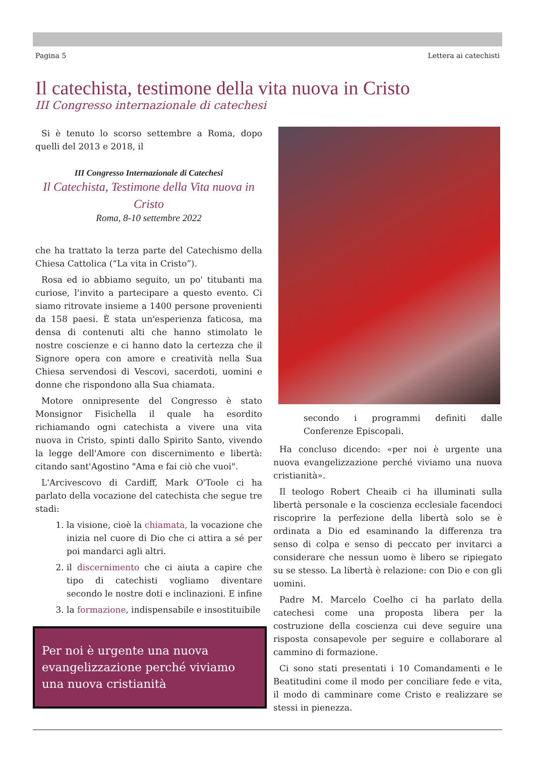Pagina 5 Lettera ai catechisti
Il catechista, testimone della vita nuova in Cristo
III Congresso internazionale di catechesi
Si è tenuto lo scorso settembre a Roma, dopo quelli del 2013 e 2018, il
III Congresso Internazionale di Catechesi
Il Catechista, Testimone della Vita nuova in Cristo
Roma, 8-10 settembre 2022
che ha trattato la terza parte del Catechismo della Chiesa Cattolica (“La vita in Cristo”).
Rosa ed io abbiamo seguito, un po' titubanti ma curiose, l'invito a partecipare a questo evento. Ci siamo ritrovate insieme a 1400 persone provenienti da 158 paesi. È stata un'esperienza faticosa, ma densa di contenuti alti che hanno stimolato le nostre coscienze e ci hanno dato la certezza che il Signore opera con amore e creatività nella Sua Chiesa servendosi di Vescovi, sacerdoti, uomini e donne che rispondono alla Sua chiamata.
Motore onnipresente del Congresso è stato Monsignor Fisichella il quale ha esordito richiamando ogni catechista a vivere una vita nuova in Cristo, spinti dallo Spirito Santo, vivendo la legge dell'Amore con discernimento e libertà: citando sant'Agostino "Ama e fai ciò che vuoi".
L'Arcivescovo di Cardiff, Mark O'Toole ci ha parlato della vocazione del catechista che segue tre stadi:
1. la visione, cioè la chiamata, la vocazione che inizia nel cuore di Dio che ci attira a sé per poi mandarci agli altri.
2. il discernimento che ci aiuta a capire che tipo di catechisti vogliamo diventare secondo le nostre doti e inclinazioni. E infine
3. la formazione, indispensabile e insostituibile
Per noi è urgente una nuova evangelizzazione perché viviamo una nuova cristianità
secondo i programmi definiti dalle Conferenze Episcopali.
Ha concluso dicendo: «per noi è urgente una nuova evangelizzazione perché viviamo una nuova cristianità».
Il teologo Robert Cheaib ci ha illuminati sulla libertà personale e la coscienza ecclesiale facendoci riscoprire la perfezione della libertà solo se è ordinata a Dio ed esaminando la differenza tra senso di colpa e senso di peccato per invitarci a considerare che nessun uomo è libero se ripiegato su se stesso. La libertà è relazione: con Dio e con gli uomini.
Padre M. Marcelo Coelho ci ha parlato della catechesi come una proposta libera per la costruzione della coscienza cui deve seguire una risposta consapevole per seguire e collaborare al cammino di formazione.
Ci sono stati presentati i 10 Comandamenti e le Beatitudini come il modo per conciliare fede e vita, il modo di camminare come Cristo e realizzare se stessi in pienezza.